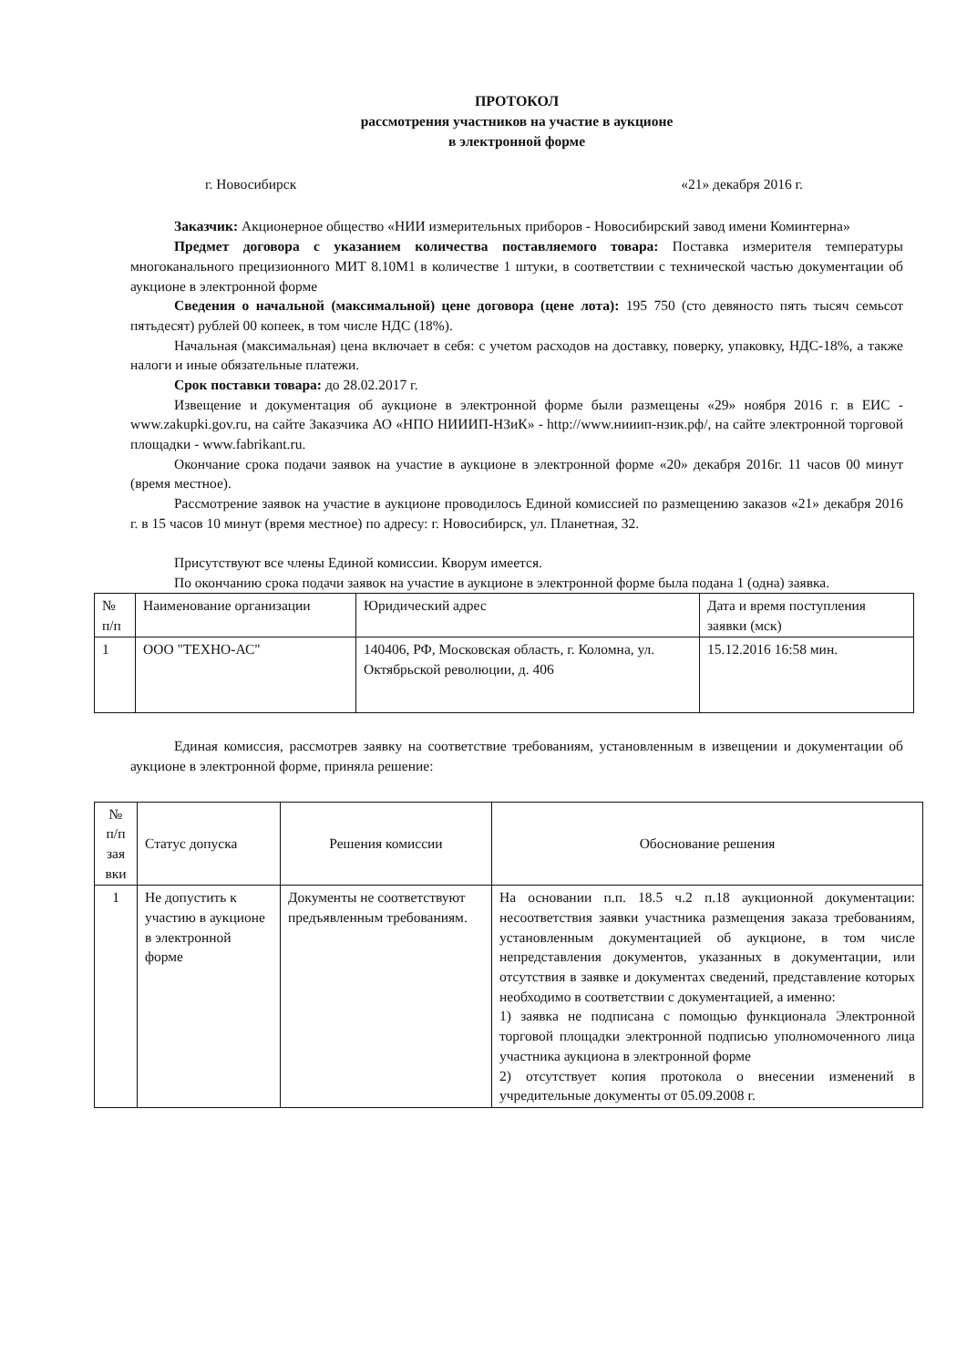ПРОТОКОЛ
рассмотрения участников на участие в аукционе
в электронной форме
г. Новосибирск «21» декабря 2016 г.
Заказчик: Акционерное общество «НИИ измерительных приборов - Новосибирский завод имени Коминтерна»
Предмет договора с указанием количества поставляемого товара: Поставка измерителя температуры многоканального прецизионного МИТ 8.10М1 в количестве 1 штуки, в соответствии с технической частью документации об аукционе в электронной форме
Сведения о начальной (максимальной) цене договора (цене лота): 195 750 (сто девяносто пять тысяч семьсот пятьдесят) рублей 00 копеек, в том числе НДС (18%).
Начальная (максимальная) цена включает в себя: с учетом расходов на доставку, поверку, упаковку, НДС-18%, а также налоги и иные обязательные платежи.
Срок поставки товара: до 28.02.2017 г.
Извещение и документация об аукционе в электронной форме были размещены «29» ноября 2016 г. в ЕИС - www.zakupki.gov.ru, на сайте Заказчика АО «НПО НИИИП-НЗиК» - http://www.нииип-нзик.рф/, на сайте электронной торговой площадки - www.fabrikant.ru.
Окончание срока подачи заявок на участие в аукционе в электронной форме «20» декабря 2016г. 11 часов 00 минут (время местное).
Рассмотрение заявок на участие в аукционе проводилось Единой комиссией по размещению заказов «21» декабря 2016 г. в 15 часов 10 минут (время местное) по адресу: г. Новосибирск, ул. Планетная, 32.
Присутствуют все члены Единой комиссии. Кворум имеется.
По окончанию срока подачи заявок на участие в аукционе в электронной форме была подана 1 (одна) заявка.
| № п/п | Наименование организации | Юридический адрес | Дата и время поступления заявки (мск) |
| 1 | ООО "ТЕХНО-АС" | 140406, РФ, Московская область, г. Коломна, ул. Октябрьской революции, д. 406 | 15.12.2016 16:58 мин. |
Единая комиссия, рассмотрев заявку на соответствие требованиям, установленным в извещении и документации об аукционе в электронной форме, приняла решение:
| № п/п зая вки | Статус допуска | Решения комиссии | Обоснование решения |
| 1 | Не допустить к участию в аукционе в электронной форме | Документы не соответствуют предъявленным требованиям. | На основании п.п. 18.5 ч.2 п.18 аукционной документации: несоответствия заявки участника размещения заказа требованиям, установленным документацией об аукционе, в том числе непредставления документов, указанных в документации, или отсутствия в заявке и документах сведений, представление которых необходимо в соответствии с документацией, а именно: 1) заявка не подписана с помощью функционала Электронной торговой площадки электронной подписью уполномоченного лица участника аукциона в электронной форме 2) отсутствует копия протокола о внесении изменений в учредительные документы от 05.09.2008 г. |